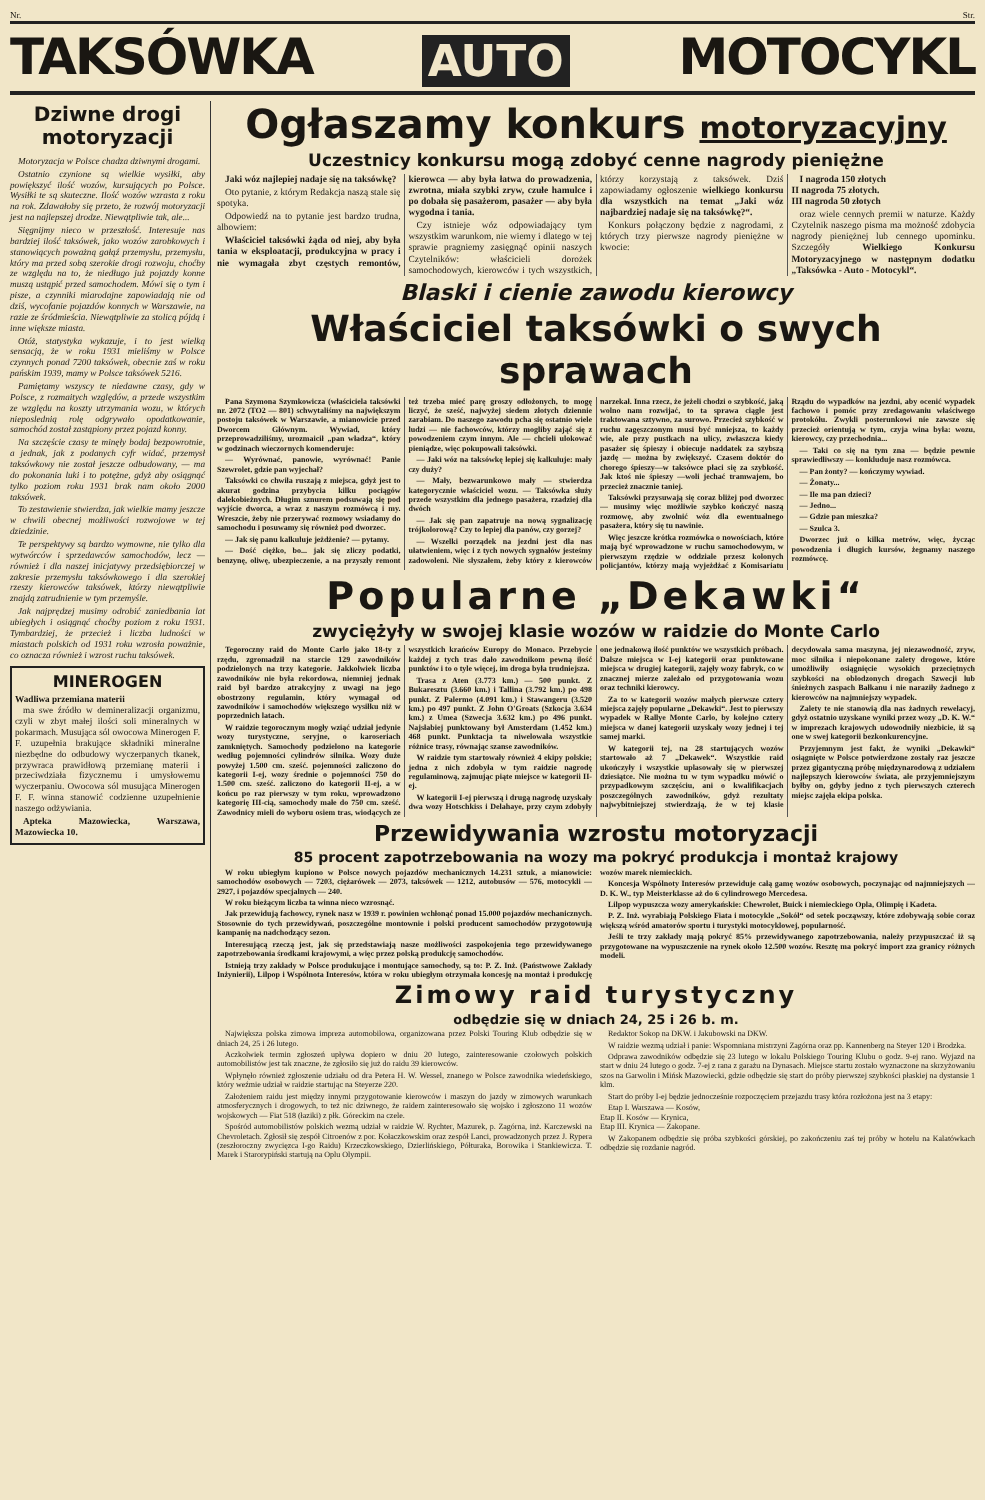Nr. Str.
TAKSÓWKA AUTO MOTOCYKL
Dziwne drogi motoryzacji
Motoryzacja w Polsce chadza dziwnymi drogami.
Ostatnio czynione są wielkie wysiłki, aby powiększyć ilość wozów, kursujących po Polsce. Wysiłki te są skuteczne. Ilość wozów wzrasta z roku na rok. Zdawałoby się przeto, że rozwój motoryzacji jest na najlepszej drodze. Niewątpliwie tak, ale...
Sięgnijmy nieco w przeszłość. Interesuje nas bardziej ilość taksówek, jako wozów zarobkowych i stanowiących poważną gałąź przemysłu, przemysłu, który ma przed sobą szerokie drogi rozwoju, choćby ze względu na to, że niedługo już pojazdy konne muszą ustąpić przed samochodem. Mówi się o tym i pisze, a czynniki miarodajne zapowiadają nie od dziś, wycofanie pojazdów konnych w Warszawie, na razie ze śródmieścia. Niewątpliwie za stolicą pójdą i inne większe miasta.
Otóż, statystyka wykazuje, i to jest wielką sensacją, że w roku 1931 mieliśmy w Polsce czynnych ponad 7200 taksówek, obecnie zaś w roku pańskim 1939, mamy w Polsce taksówek 5216.
Pamiętamy wszyscy te niedawne czasy, gdy w Polsce, z rozmaitych względów, a przede wszystkim ze względu na koszty utrzymania wozu, w których nieposlednią rolę odgrywało opodatkowanie, samochód został zastąpiony przez pojazd konny.
Na szczęście czasy te minęły bodaj bezpowrotnie, a jednak, jak z podanych cyfr widać, przemysł taksówkowy nie został jeszcze odbudowany, — ma do pokonania luki i to potężne, gdyż aby osiągnąć tylko poziom roku 1931 brak nam około 2000 taksówek.
To zestawienie stwierdza, jak wielkie mamy jeszcze w chwili obecnej możliwości rozwojowe w tej dziedzinie.
Te perspektywy są bardzo wymowne, nie tylko dla wytwórców i sprzedawców samochodów, lecz — również i dla naszej inicjatywy przedsiębiorczej w zakresie przemysłu taksówkowego i dla szerokiej rzeszy kierowców taksówek, którzy niewątpliwie znajdą zatrudnienie w tym przemyśle.
Jak najprędzej musimy odrobić zaniedbania lat ubiegłych i osiągnąć choćby poziom z roku 1931. Tymbardziej, że przecież i liczba ludności w miastach polskich od 1931 roku wzrosła poważnie, co oznacza również i wzrost ruchu taksówek.
MINEROGEN
Wadliwa przemiana materii
ma swe źródło w demineralizacji organizmu, czyli w zbyt małej ilości soli mineralnych w pokarmach. Musująca sól owocowa Minerogen F. F. uzupełnia brakujące składniki mineralne niezbędne do odbudowy wyczerpanych tkanek, przywraca prawidłową przemianę materii i przeciwdziała fizycznemu i umysłowemu wyczerpaniu. Owocowa sól musująca Minerogen F. F. winna stanowić codzienne uzupełnienie naszego odżywiania.
Apteka Mazowiecka, Warszawa, Mazowiecka 10.
Ogłaszamy konkurs motoryzacyjny
Uczestnicy konkursu mogą zdobyć cenne nagrody pieniężne
Jaki wóz najlepiej nadaje się na taksówkę?
Oto pytanie, z którym Redakcja naszą stale się spotyka.
Odpowiedź na to pytanie jest bardzo trudna, albowiem:
Właściciel taksówki żąda od niej, aby była tania w eksploatacji, produkcyjna w pracy i nie wymagała zbyt częstych remontów, kierowca — aby była łatwa do prowadzenia, zwrotna, miała szybki zryw, czułe hamulce i po dobała się pasażerom, pasażer — aby była wygodna i tania.
Czy istnieje wóz odpowiadający tym wszystkim warunkom, nie wiemy i dlatego w tej sprawie pragniemy zasięgnąć opinii naszych Czytelników: właścicieli dorożek samochodowych, kierowców i tych wszystkich, którzy korzystają z taksówek. Dziś zapowiadamy ogłoszenie wielkiego konkursu dla wszystkich na temat „Jaki wóz najbardziej nadaje się na taksówkę?“.
Konkurs połączony będzie z nagrodami, z których trzy pierwsze nagrody pieniężne w kwocie:
I nagroda 150 złotych
II nagroda 75 złotych.
III nagroda 50 złotych
oraz wiele cennych premii w naturze. Każdy Czytelnik naszego pisma ma możność zdobycia nagrody pieniężnej lub cennego upominku. Szczegóły Wielkiego Konkursu Motoryzacyjnego w następnym dodatku „Taksówka - Auto - Motocykl“.
Blaski i cienie zawodu kierowcy
Właściciel taksówki o swych sprawach
Pana Szymona Szymkowicza (właściciela taksówki nr. 2072 (TO2 — 801) schwytaliśmy na największym postoju taksówek w Warszawie, a mianowicie przed Dworcem Głównym. Wywiad, który przeprowadziliśmy, urozmaicił „pan władza“, który w godzinach wieczornych komenderuje:
— Wyrównać, panowie, wyrównać! Panie Szewrolet, gdzie pan wyjechał?
Taksówki co chwila ruszają z miejsca, gdyż jest to akurat godzina przybycia kilku pociągów dalekobieżnych. Długim sznurem podsuwają się pod wyjście dworca, a wraz z naszym rozmówcą i my. Wreszcie, żeby nie przerywać rozmowy wsiadamy do samochodu i posuwamy się również pod dworzec.
— Jak się panu kalkuluje jeżdżenie? — pytamy.
— Dość ciężko, bo... jak się zliczy podatki, benzynę, oliwę, ubezpieczenie, a na przyszły remont też trzeba mieć parę groszy odłożonych, to mogę liczyć, że sześć, najwyżej siedem złotych dziennie zarabiam. Do naszego zawodu pcha się ostatnio wiele ludzi — nie fachowców, którzy mogliby zająć się z powodzeniem czym innym. Ale — chcieli ulokować pieniądze, więc pokupowali taksówki.
— Jaki wóz na taksówkę lepiej się kalkuluje: mały czy duży?
— Mały, bezwarunkowo mały — stwierdza kategorycznie właściciel wozu. — Taksówka służy przede wszystkim dla jednego pasażera, rzadziej dla dwóch
— Jak się pan zapatruje na nową sygnalizację trójkolorową? Czy to lepiej dla panów, czy gorzej?
— Wszelki porządek na jezdni jest dla nas ułatwieniem, więc i z tych nowych sygnałów jesteśmy zadowoleni. Nie słyszałem, żeby który z kierowców narzekał. Inna rzecz, że jeżeli chodzi o szybkość, jaką wolno nam rozwijać, to ta sprawa ciągle jest traktowana sztywno, za surowo. Przecież szybkość w ruchu zagęszczonym musi być mniejsza, to każdy wie, ale przy pustkach na ulicy, zwłaszcza kiedy pasażer się śpieszy i obiecuje naddatek za szybszą jazdę — można by zwiększyć. Czasem doktór do chorego śpieszy—w taksówce płaci się za szybkość. Jak ktoś nie śpieszy —woli jechać tramwajem, bo przecież znacznie taniej.
Taksówki przysuwają się coraz bliżej pod dworzec — musimy więc możliwie szybko kończyć naszą rozmowę, aby zwolnić wóz dla ewentualnego pasażera, który się tu nawinie.
Więc jeszcze krótka rozmówka o nowościach, które mają być wprowadzone w ruchu samochodowym, w pierwszym rzędzie w oddziale przesz kolonych policjantów, którzy mają wyjeżdżać z Komisariatu Rządu do wypadków na jezdni, aby ocenić wypadek fachowo i pomóc przy zredagowaniu właściwego protokółu. Zwykli posterunkowi nie zawsze się przecież orientują w tym, czyja wina była: wozu, kierowcy, czy przechodnia...
— Taki co się na tym zna — będzie pewnie sprawiedliwszy — konkluduje nasz rozmówca.
— Pan żonty? — kończymy wywiad.
— Żonaty...
— Ile ma pan dzieci?
— Jedno...
— Gdzie pan mieszka?
— Szulca 3.
Dworzec już o kilka metrów, więc, życząc powodzenia i długich kursów, żegnamy naszego rozmówcę.
Popularne „Dekawki“
zwyciężyły w swojej klasie wozów w raidzie do Monte Carlo
Tegoroczny raid do Monte Carlo jako 18-ty z rzędu, zgromadził na starcie 129 zawodników podzielonych na trzy kategorie. Jakkolwiek liczba zawodników nie była rekordowa, niemniej jednak raid był bardzo atrakcyjny z uwagi na jego obostrzony regulamin, który wymagał od zawodników i samochodów większego wysiłku niż w poprzednich latach.
W raidzie tegorocznym mogły wziąć udział jedynie wozy turystyczne, seryjne, o karoseriach zamkniętych. Samochody podzielono na kategorie według pojemności cylindrów silnika. Wozy duże powyżej 1.500 cm. sześć. pojemności zaliczono do kategorii I-ej, wozy średnie o pojemności 750 do 1.500 cm. sześć. zaliczono do kategorii II-ej, a w końcu po raz pierwszy w tym roku, wprowadzono kategorię III-cią, samochody małe do 750 cm. sześć. Zawodnicy mieli do wyboru osiem tras, wiodących ze wszystkich krańców Europy do Monaco. Przebycie każdej z tych tras dało zawodnikom pewną ilość punktów i to o tyle więcej, im droga była trudniejsza.
Trasa z Aten (3.773 km.) — 500 punkt. Z Bukaresztu (3.660 km.) i Tallina (3.792 km.) po 498 punkt. Z Palermo (4.091 km.) i Stawangeru (3.520 km.) po 497 punkt. Z John O'Groats (Szkocja 3.634 km.) z Umea (Szwecja 3.632 km.) po 496 punkt. Najsłabiej punktowany był Amsterdam (1.452 km.) 468 punkt. Punktacja ta niwelowała wszystkie różnice trasy, równając szanse zawodników.
W raidzie tym startowały również 4 ekipy polskie; jedna z nich zdobyła w tym raidzie nagrodę regulaminową, zajmując piąte miejsce w kategorii II-ej.
W kategorii I-ej pierwszą i drugą nagrodę uzyskały dwa wozy Hotschkiss i Delahaye, przy czym zdobyły one jednakową ilość punktów we wszystkich próbach. Dalsze miejsca w I-ej kategorii oraz punktowane miejsca w drugiej kategorii, zajęły wozy fabryk, co w znacznej mierze zależało od przygotowania wozu oraz techniki kierowcy.
Za to w kategorii wozów małych pierwsze cztery miejsca zajęły popularne „Dekawki“. Jest to pierwszy wypadek w Rallye Monte Carlo, by kolejno cztery miejsca w danej kategorii uzyskały wozy jednej i tej samej marki.
W kategorii tej, na 28 startujących wozów startowało aż 7 „Dekawek“. Wszystkie raid ukończyły i wszystkie uplasowały się w pierwszej dziesiątce. Nie można tu w tym wypadku mówić o przypadkowym szczęściu, ani o kwalifikacjach poszczególnych zawodników, gdyż rezultaty najwybitniejszej stwierdzają, że w tej klasie decydowała sama maszyna, jej niezawodność, zryw, moc silnika i niepokonane zalety drogowe, które umożliwiły osiągnięcie wysokich przeciętnych szybkości na oblodzonych drogach Szwecji lub śnieżnych zaspach Bałkanu i nie naraziły żadnego z kierowców na najmniejszy wypadek.
Zalety te nie stanowią dla nas żadnych rewelacyj, gdyż ostatnio uzyskane wyniki przez wozy „D. K. W.“ w imprezach krajowych udowodniły niezbicie, iż są one w swej kategorii bezkonkurencyjne.
Przyjemnym jest fakt, że wyniki „Dekawki“ osiągnięte w Polsce potwierdzone zostały raz jeszcze przez gigantyczną próbę międzynarodową z udziałem najlepszych kierowców świata, ale przyjemniejszym byłby on, gdyby jedno z tych pierwszych czterech miejsc zajęła ekipa polska.
Przewidywania wzrostu motoryzacji
85 procent zapotrzebowania na wozy ma pokryć produkcja i montaż krajowy
W roku ubiegłym kupiono w Polsce nowych pojazdów mechanicznych 14.231 sztuk, a mianowicie: samochodów osobowych — 7203, ciężarówek — 2073, taksówek — 1212, autobusów — 576, motocykli — 2927, i pojazdów specjalnych — 240.
W roku bieżącym liczba ta winna nieco wzrosnąć.
Jak przewidują fachowcy, rynek nasz w 1939 r. powinien wchłonąć ponad 15.000 pojazdów mechanicznych. Stosownie do tych przewidywań, poszczególne montownie i polski producent samochodów przygotowują kampanię na nadchodzący sezon.
Interesującą rzeczą jest, jak się przedstawiają nasze możliwości zaspokojenia tego przewidywanego zapotrzebowania środkami krajowymi, a więc przez polską produkcję samochodów.
Istnieją trzy zakłady w Polsce produkujące i montujące samochody, są to: P. Z. Inż. (Państwowe Zakłady Inżynierii), Lilpop i Wspólnota Interesów, która w roku ubiegłym otrzymała koncesję na montaż i produkcję wozów marek niemieckich.
Koncesja Wspólnoty Interesów przewiduje całą gamę wozów osobowych, poczynając od najmniejszych — D. K. W., typ Meisterklasse aż do 6 cylindrowego Mercedesa.
Lilpop wypuszcza wozy amerykańskie: Chewrolet, Buick i niemieckiego Opla, Olimpię i Kadeta.
P. Z. Inż. wyrabiają Polskiego Fiata i motocykle „Sokół“ od setek począwszy, które zdobywają sobie coraz większą wśród amatorów sportu i turystyki motocyklowej, popularność.
Jeśli te trzy zakłady mają pokryć 85% przewidywanego zapotrzebowania, należy przypuszczać iż są przygotowane na wypuszczenie na rynek około 12.500 wozów. Resztę ma pokryć import zza granicy różnych modeli.
Zimowy raid turystyczny
odbędzie się w dniach 24, 25 i 26 b. m.
Największa polska zimowa impreza automobilowa, organizowana przez Polski Touring Klub odbędzie się w dniach 24, 25 i 26 lutego.
Aczkolwiek termin zgłoszeń upływa dopiero w dniu 20 lutego, zainteresowanie czołowych polskich automobilistów jest tak znaczne, że zgłosiło się już do raidu 39 kierowców.
Wpłynęło również zgłoszenie udziału od dra Petera H. W. Wessel, znanego w Polsce zawodnika wiedeńskiego, który weźmie udział w raidzie startując na Steyerze 220.
Założeniem raidu jest między innymi przygotowanie kierowców i maszyn do jazdy w zimowych warunkach atmosferycznych i drogowych, to też nic dziwnego, że raidem zainteresowało się wojsko i zgłoszono 11 wozów wojskowych — Fiat 518 (łaziki) z płk. Góreckim na czele.
Spośród automobilistów polskich wezmą udział w raidzie W. Rychter, Mazurek, p. Zagórna, inż. Karczewski na Chevroletach. Zgłosił się zespół Citroenów z por. Kołaczkowskim oraz zespół Lanci, prowadzonych przez J. Rypera (zeszłoroczny zwycięzca I-go Raidu) Krzeczkowskiego, Dzierlińskiego, Półturaka, Borowika i Stankiewicza. T. Marek i Starorypiński startują na Oplu Olympii.
Redaktor Sokop na DKW. i Jakubowski na DKW.
W raidzie wezmą udział i panie: Wspomniana mistrzyni Zagórna oraz pp. Kannenberg na Steyer 120 i Brodzka.
Odprawa zawodników odbędzie się 23 lutego w lokalu Polskiego Touring Klubu o godz. 9-ej rano. Wyjazd na start w dniu 24 lutego o godz. 7-ej z rana z garażu na Dynasach. Miejsce startu zostało wyznaczone na skrzyżowaniu szos na Garwolin i Mińsk Mazowiecki, gdzie odbędzie się start do próby pierwszej szybkości płaskiej na dystansie 1 klm.
Start do próby I-ej będzie jednocześnie rozpoczęciem przejazdu trasy która rozłożona jest na 3 etapy:
Etap I. Warszawa — Kosów,
Etap II. Kosów — Krynica,
Etap III. Krynica — Zakopane.
W Zakopanem odbędzie się próba szybkości górskiej, po zakończeniu zaś tej próby w hotelu na Kalatówkach odbędzie się rozdanie nagród.